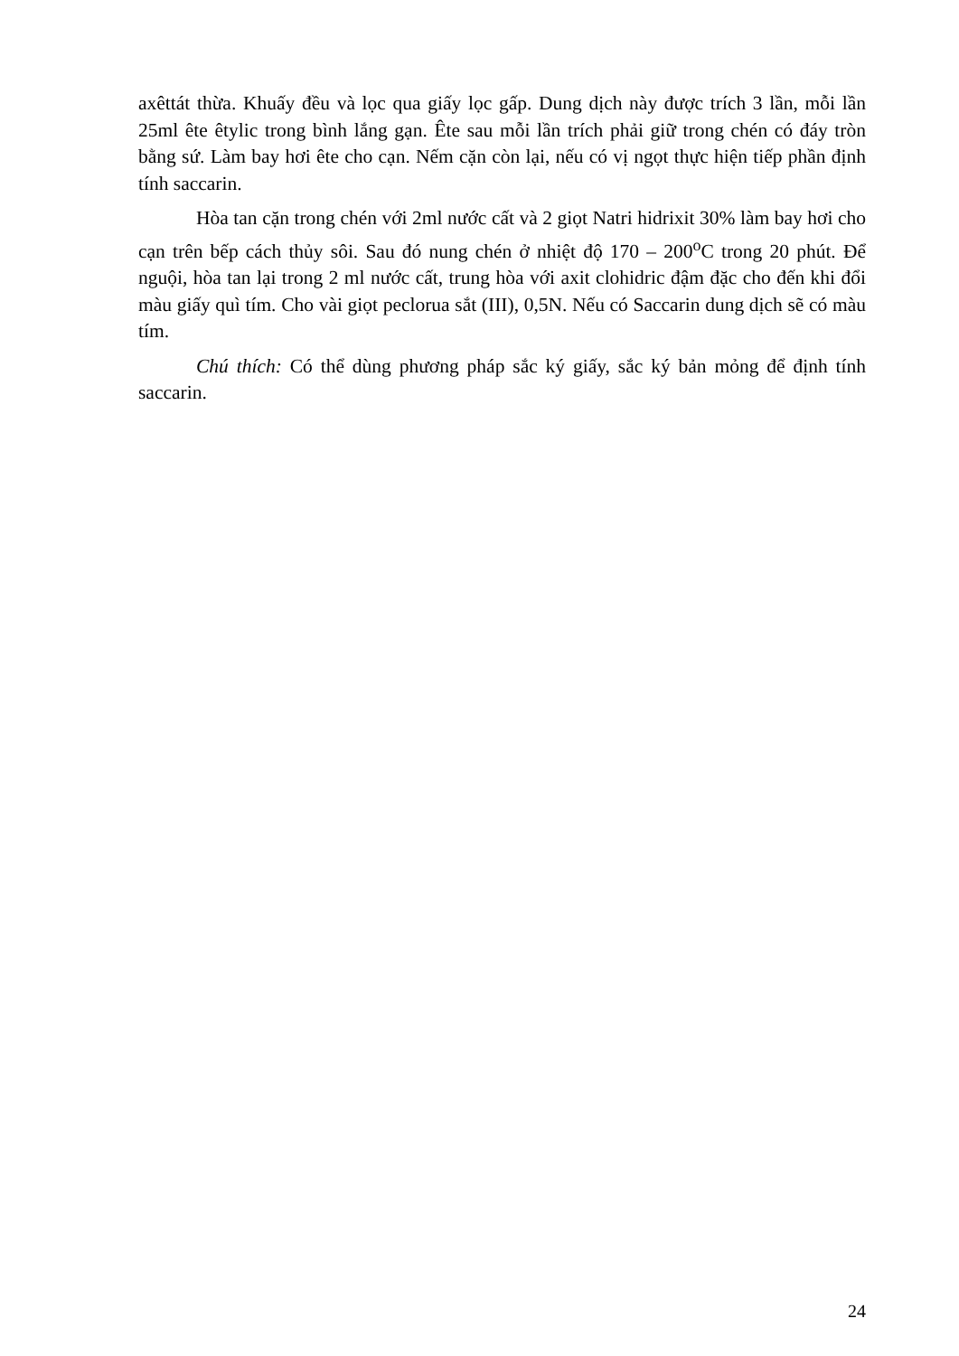axêttát thừa. Khuấy đều và lọc qua giấy lọc gấp. Dung dịch này được trích 3 lần, mỗi lần 25ml ête êtylic trong bình lắng gạn. Ête sau mỗi lần trích phải giữ trong chén có đáy tròn bằng sứ. Làm bay hơi ête cho cạn. Nếm cặn còn lại, nếu có vị ngọt thực hiện tiếp phần định tính saccarin.
Hòa tan cặn trong chén với 2ml nước cất và 2 giọt Natri hidrixit 30% làm bay hơi cho cạn trên bếp cách thủy sôi. Sau đó nung chén ở nhiệt độ 170 – 200<sup>o</sup>C trong 20 phút. Để nguội, hòa tan lại trong 2 ml nước cất, trung hòa với axit clohidric đậm đặc cho đến khi đổi màu giấy quì tím. Cho vài giọt peclorua sắt (III), 0,5N. Nếu có Saccarin dung dịch sẽ có màu tím.
Chú thích: Có thể dùng phương pháp sắc ký giấy, sắc ký bản mỏng để định tính saccarin.
24